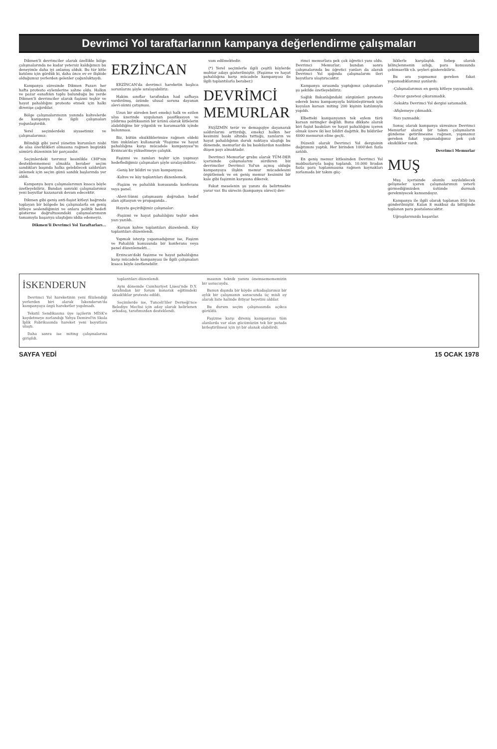Devrimci Yol taraftarlarının kampanya değerlendirme çalışmaları
Dikmen'li devrimciler olarak özellikle bölge çalışmalarında ne kadar yetersiz kaldığımızı bu deneyimle daha iyi anlamış olduk. Bu tür kitle katılımı için gördük ki, daha önce ev ev ilişkide olduğumuz yerlerden gelenler çoğunluktaydı.
Kampanya süresinde Dikmen Pazarı her hafta protesto eylemlerine sahne oldu. Halkın ve pazar esnafının toplu bulunduğu bu yerde Dikmen'li devrimciler olarak faşizmi teşhir ve hayat pahalılığını protesto etmek için halkı direnişe çağırdılar.
Bölge çalışmalarımızın yanında kahvelerde de kampanya ile ilgili çalışmaları yoğunlaştırdık.
Yerel seçimlerdeki siyasetimiz ve çalışmalarımız:
Bilindiği gibi yerel yönetim kurumları nisbi de olsa özerklikleri olmasına rağmen bugünkü sömürü düzeninin bir parçasıdır.
Seçimlerdeki tavrımız kesinlikle CHP'nin desteklenmemesi olmakla beraber seçim sandıkları başında halka gelebilecek saldırıları önlemek için seçim günü sandık başlarında yer aldık.
Kampanya boyu çalışmalarımızı kısaca böyle özetleyebiliriz. Bundan sonraki çalışmalarımız yeni boyutlar kazanarak devam edecektir.
Dikmen gibi geniş anti-faşist kitleyi bağrında toplayan bir bölgede bu çalışmalarla en geniş kitleye seslendiğimizi ve onlara politik hedefi gösterme doğrultusundaki çalışmalarımızın tamamıyla başarıya ulaştığını iddia edemeyiz.
Dikmen'li Devrimci Yol Taraftarları...
ERZİNCAN
ERZİNCAN'da devrimci hareketin başlıca sorunlarını şöyle sıralayabiliriz:
Hakim sınıflar tarafından had safhaya vardırılmış, özünde ulusal soruna dayanan alevi-sünni çatışması.
Uzun bir süreden beri emekçi halk ve ezilen ulus üzerinde uygulanan pasifikasyon ve yıldırma politikasının bir ürünü olarak kitlelerin alabildiğine bir yılgınlık ve karamsarlık içinde bulunması.
Biz, bütün eksikliklerimize rağmen eldeki tüm imkânları kullanarak "Faşizme ve hayat pahalılığına karşı mücadele kampanyası"nı Erzincan'da yükseltmeye çalıştık.
Faşizmi ve zamları teşhir için yapmayı hedeflediğimiz çalışmaları şöyle sıralayabiliriz:
-Geniş bir bildiri ve yazı kampanyası.
-Kahve ve köy toplantıları düzenlemek.
-Faşizm ve pahalılık konusunda konferans veya panel.
-Alevi-Sünni çatışmasını doğrudan hedef alan ajitasyon ve propaganda..
Hayata geçirdiğimiz çalışmalar:
-Faşizmi ve hayat pahalılığını teşhir eden yazı yazıldı.
-Korsan kahve toplantıları düzenlendi. Köy toplantıları düzenlendi.
Yapmak isteyip yapamadığımız ise, Faşizm ve Pahalılık konusunda bir konferans veya panel düzenlemekti...
Erzincan'daki faşizme ve hayat pahalılığına karşı mücadele kampanyası ile ilgili çalışmaları kısaca böyle özetlenebilir.
vam edilmektedir.
(*) Yerel seçimlerle ilgili çeşitli köylerde muhtar adayı gösterilmiştir. (Faşizme ve hayat pahalılığına karşı mücadele kampanyası ile ilgili toplantılarla beraber.)
DEVRİMCİ MEMURLAR
FAŞİZMİN terör ve demagojiye dayanarak saldırılarını arttırdığı, emekçi halkın her kesimini baskı altında tuttuğu, zamların ve hayat pahalılığının doruk noktaya ulaştığı bu dönemde, memurlar da bu baskılardan nasibine düşen payı almaktadır.
Devrimci Memurlar grubu olarak TÜM-DER içerisinde çalışmalarını sürdüren biz devrimciler Devrimci Yol'un açmış olduğu kampanyaya ilişkin memur mücadelesini örgütlemek ve en geniş memur kesimini bir kale gibi faşizmin karşısına dikerek.
Fakat meselenin şu yanını da belirtmekte yarar var. Bu sürecin (kampanya süreci) dev-
rimci memurlara pek çok öğretici yanı oldu. Devrimci Memurlar; bundan sonra çalışmalarında bu öğretici yanları da alarak Devrimci Yol ışığında çalışmalarını ileri boyutlara ulaştıracaktır.
Kampanya sırasında yaptığımız çalışmaları şu şekilde özetleyebiliriz:
Sağlık Bakanlığındaki sürgünleri protesto ederek bunu kampanyayla bütünleştirmek için koyulan korsan miting 200 kişinin katılımıyla yapıldı.
Elbetteki kampanyanın tek eylem türü korsan mitingler değildi. Bunu dikkate alarak biri faşist baskıları ve hayat pahalılığını içeren olmak üzere iki kez bildiri dağıttık. Bu bildiriler 4000 memurun eline geçti.
Düzenli olarak Devrimci Yol dergisinin dağıtımını yaptık. Her birinden 1000'den fazla satıldı.
En geniş memur kitlesinden Devrimci Yol makbuzlarıyla bağış toplandı. 10.000 liradan fazla para toplanmasına rağmen kaynakları zorlamada bir takım güç-
lüklerle karşılaştık. Sebep olarak bilinçlenmenin azlığı, para konusunda çekimserlik v.b. şeyleri gösterebiliriz.
Bu ara yapmamız gereken fakat yapamadıklarımız şunlardı:
-Çalışmalarımızı en geniş kitleye yayamadık.
-Duvar gazetesi çıkaramadık.
-Sokakta Devrimci Yol dergisi satamadık.
-Afişlemeye çıkmadık.
-Yazı yazmadık.
Sonuç olarak kampanya süresince Devrimci Memurlar olarak bir takım çalışmaların gündeme getirilmesine rağmen, yapmamız gereken fakat yapamadığımız pek çok eksiklikler vardı.
Devrimci Memurlar
MUŞ
Muş içerisinde olumlu sayılabilecek gelişmeler içeren çalışmalarımızı yeterli görmediğimizden üstünde durmak gerekmiyecek kanısındayız.
Kampanya ile ilgili olarak toplanan 850 lira gönderilmiştir. Kalan 8 makbuz da bittiğinde toplanan para postalanacaktır.
Uğraşılarınızda başarılar.
İSKENDERUN
Devrimci Yol hareketinin yeni filizlendiği yerlerden biri olarak İskenderun'da kampanyaya özgü hareketler yapılmadı.
Tekstil Sendikasına üye işçilerin MİSK'e kaydetmeye zorlandığı Yahya Demirel'in Skala İplik Fabrikasında hareket yeni boyutlara ulaştı.
Daha sonra ise miting çalışmalarına girişildi.
toplantıları düzenlendi.
Aynı dönemde Cumhuriyet Lisesi'nde D.Y. tarafından bir forum konarak eğitimdeki aksaklıklar protesto edildi.
Seçimlerde ise, Tunceli'liler Derneği'nce Belediye Meclisi için aday olarak belirlenen arkadaş, tarafımızdan desteklendi.
masının teknik yanını önemsemememizin bir sonucuydu.
Bunun dışında bir köyde arkadaşlarımız bir aylık bir çalışmanın sonucunda üç misli oy alarak liste halinde ihtiyar heyetini aldılar.
Bu durum seçim çalışmasında açıkca görüldü.
Faşizme karşı direniş kampanyası tüm alanlarda var olan gücümüzün tek bir potada birleştirilmesi için iyi bir olanak olabilirdi.
SAYFA YEDİ 15 OCAK 1978